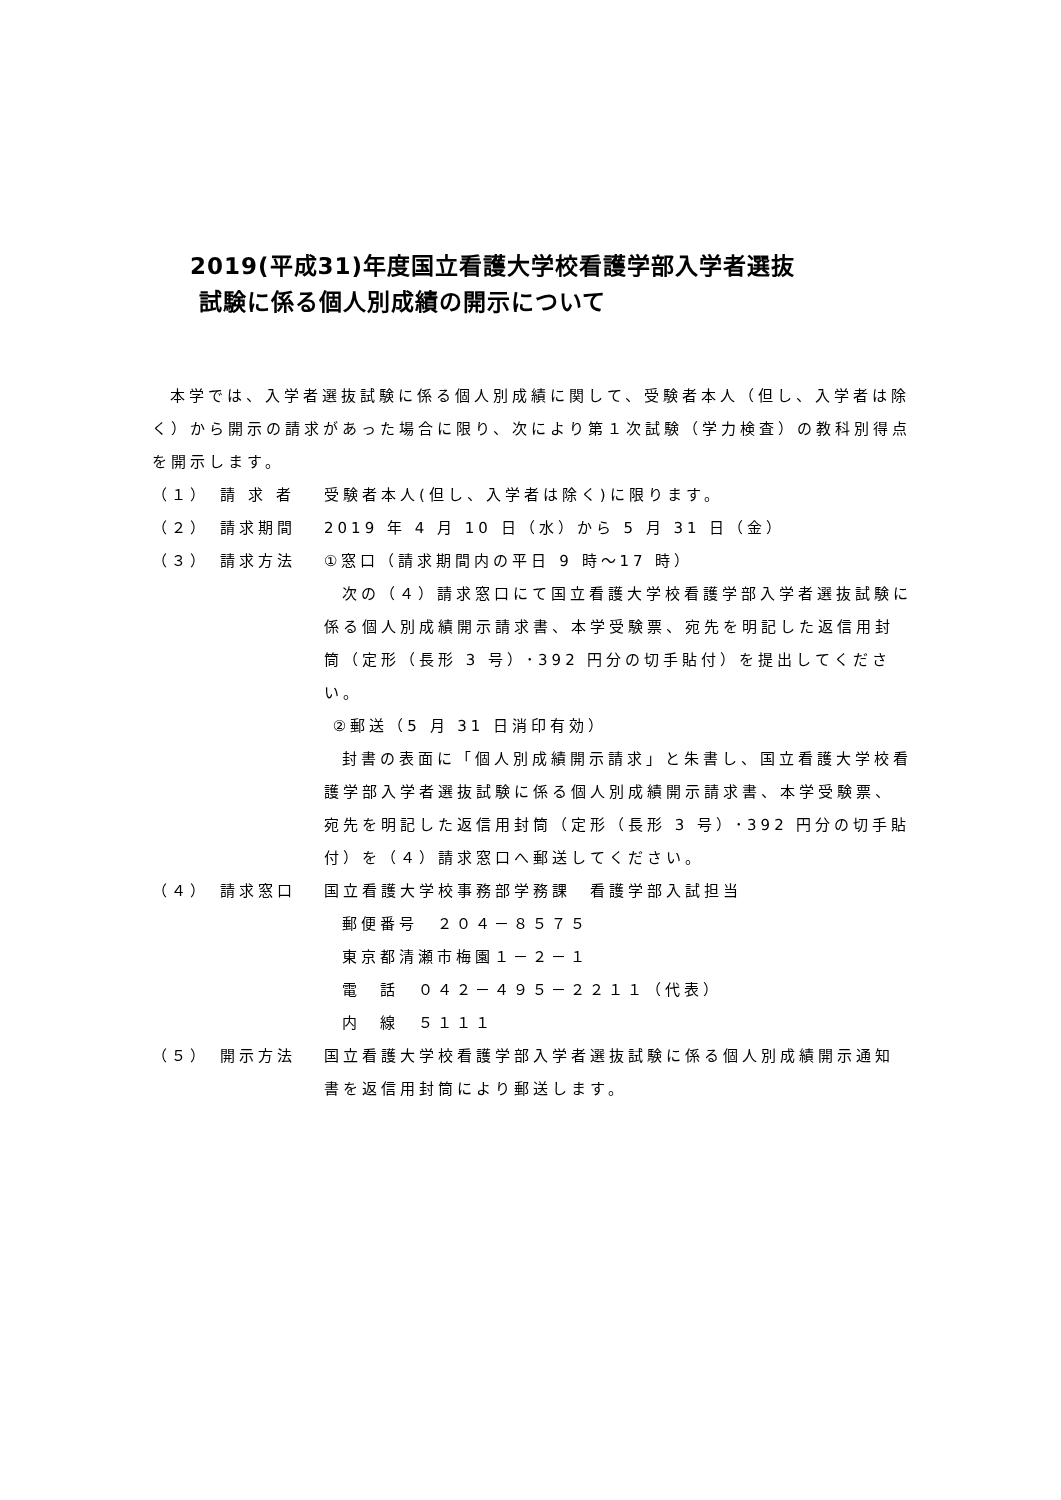2019(平成31)年度国立看護大学校看護学部入学者選抜
試験に係る個人別成績の開示について
本学では、入学者選抜試験に係る個人別成績に関して、受験者本人（但し、入学者は除く）から開示の請求があった場合に限り、次により第１次試験（学力検査）の教科別得点を開示します。
（１） 請 求 者 受験者本人(但し、入学者は除く)に限ります。
（２） 請求期間 2019 年 4 月 10 日（水）から 5 月 31 日（金）
（３） 請求方法 ①窓口（請求期間内の平日 9 時～17 時）
次の（４）請求窓口にて国立看護大学校看護学部入学者選抜試験に係る個人別成績開示請求書、本学受験票、宛先を明記した返信用封筒（定形（長形 3 号）･392 円分の切手貼付）を提出してください。
②郵送（5 月 31 日消印有効）
封書の表面に「個人別成績開示請求」と朱書し、国立看護大学校看護学部入学者選抜試験に係る個人別成績開示請求書、本学受験票、宛先を明記した返信用封筒（定形（長形 3 号）･392 円分の切手貼付）を（４）請求窓口へ郵送してください。
（４） 請求窓口 国立看護大学校事務部学務課　看護学部入試担当
郵便番号　２０４－８５７５
東京都清瀬市梅園１－２－１
電　話　０４２－４９５－２２１１（代表）
内　線　５１１１
（５） 開示方法 国立看護大学校看護学部入学者選抜試験に係る個人別成績開示通知書を返信用封筒により郵送します。